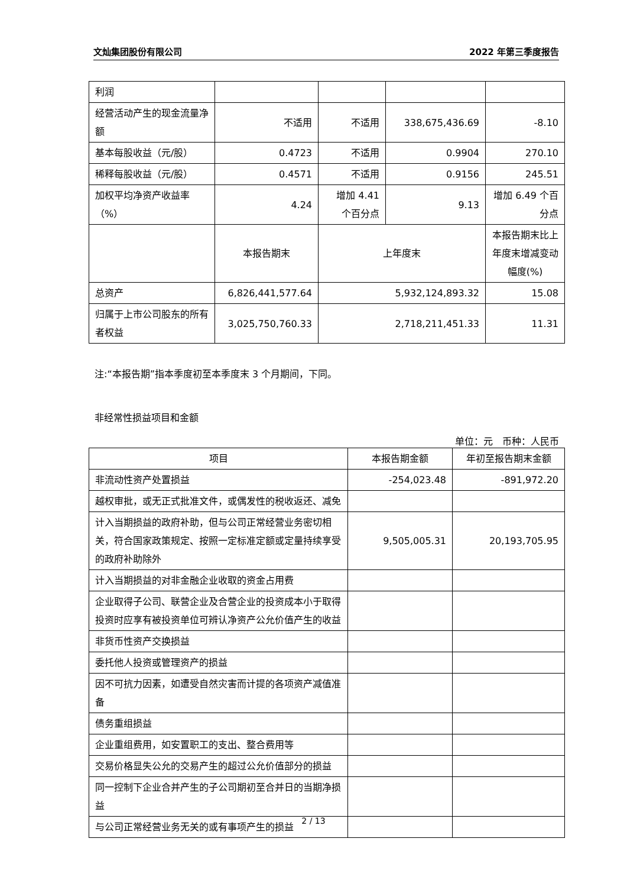文灿集团股份有限公司 2022 年第三季度报告
| 利润 | | | | |
| 经营活动产生的现金流量净额 | 不适用 | 不适用 | 338,675,436.69 | -8.10 |
| 基本每股收益（元/股） | 0.4723 | 不适用 | 0.9904 | 270.10 |
| 稀释每股收益（元/股） | 0.4571 | 不适用 | 0.9156 | 245.51 |
| 加权平均净资产收益率（%） | 4.24 | 增加 4.41 个百分点 | 9.13 | 增加 6.49 个百分点 |
| | 本报告期末 | 上年度末 | | 本报告期末比上年度末增减变动幅度(%) |
| 总资产 | 6,826,441,577.64 | 5,932,124,893.32 | | 15.08 |
| 归属于上市公司股东的所有者权益 | 3,025,750,760.33 | 2,718,211,451.33 | | 11.31 |
注:“本报告期”指本季度初至本季度末 3 个月期间，下同。
非经常性损益项目和金额
单位：元　币种：人民币
| 项目 | 本报告期金额 | 年初至报告期末金额 |
| --- | --- | --- |
| 非流动性资产处置损益 | -254,023.48 | -891,972.20 |
| 越权审批，或无正式批准文件，或偶发性的税收返还、减免 | | |
| 计入当期损益的政府补助，但与公司正常经营业务密切相关，符合国家政策规定、按照一定标准定额或定量持续享受的政府补助除外 | 9,505,005.31 | 20,193,705.95 |
| 计入当期损益的对非金融企业收取的资金占用费 | | |
| 企业取得子公司、联营企业及合营企业的投资成本小于取得投资时应享有被投资单位可辨认净资产公允价值产生的收益 | | |
| 非货币性资产交换损益 | | |
| 委托他人投资或管理资产的损益 | | |
| 因不可抗力因素，如遭受自然灾害而计提的各项资产减值准备 | | |
| 债务重组损益 | | |
| 企业重组费用，如安置职工的支出、整合费用等 | | |
| 交易价格显失公允的交易产生的超过公允价值部分的损益 | | |
| 同一控制下企业合并产生的子公司期初至合并日的当期净损益 | | |
| 与公司正常经营业务无关的或有事项产生的损益 | | |
2 / 13